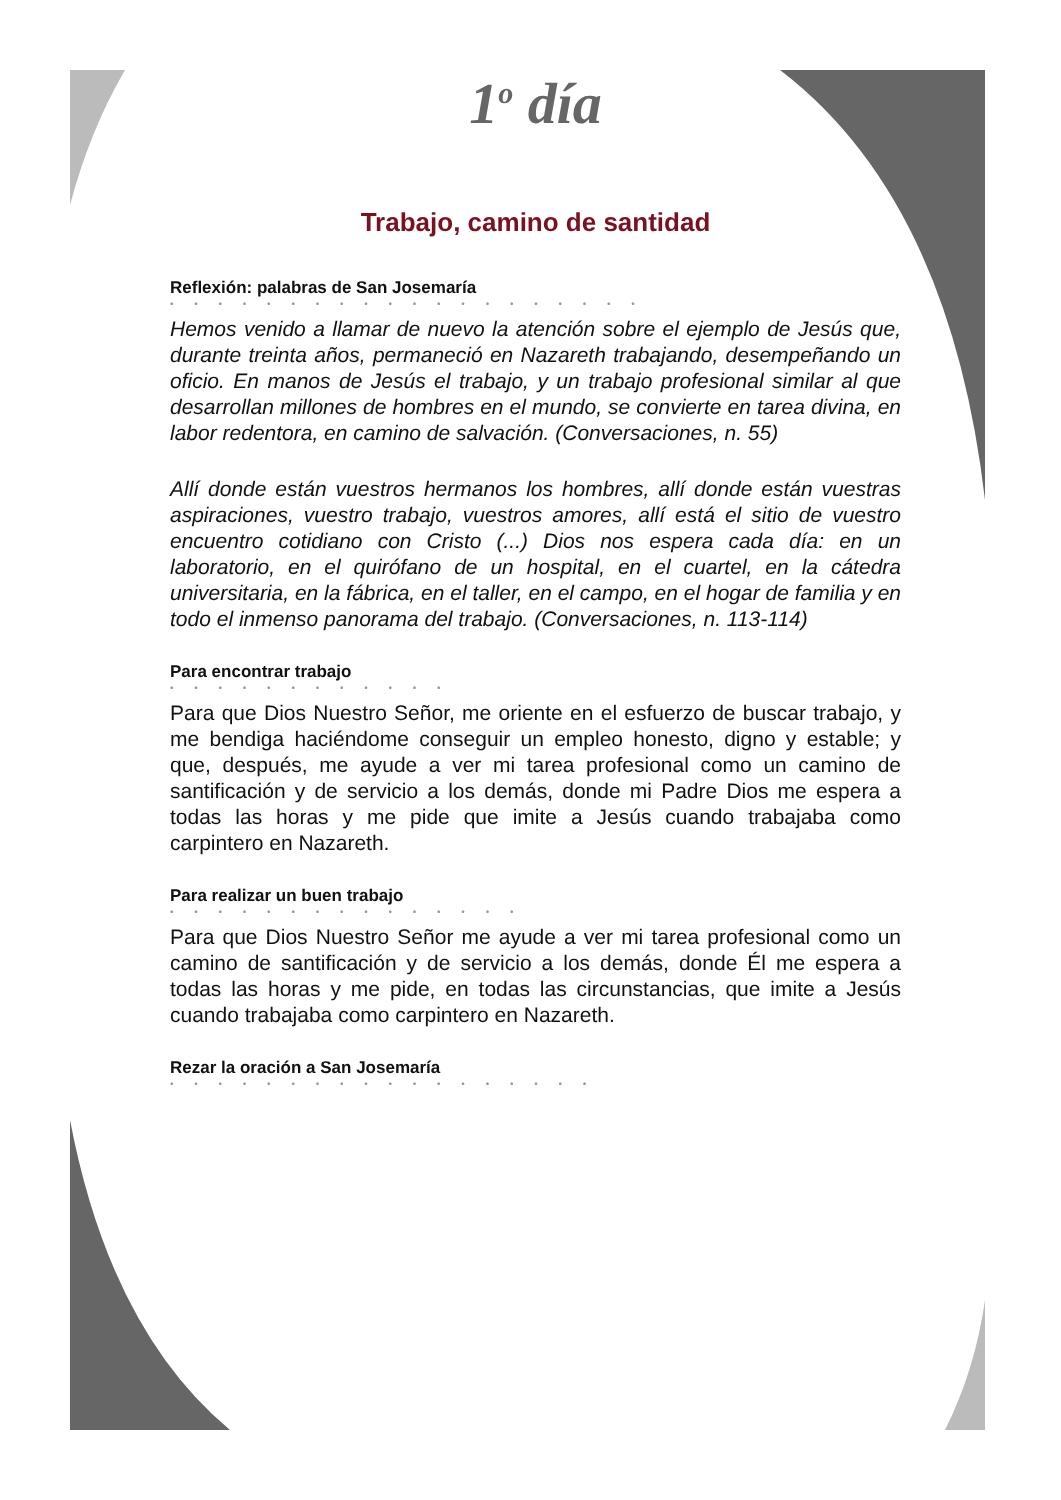1<sup>o</sup> día
Trabajo, camino de santidad
Reflexión: palabras de San Josemaría
• • • • • • • • • • • • • • • • • • • •
Hemos venido a llamar de nuevo la atención sobre el ejemplo de Jesús que, durante treinta años, permaneció en Nazareth trabajando, desempeñando un oficio. En manos de Jesús el trabajo, y un trabajo profesional similar al que desarrollan millones de hombres en el mundo, se convierte en tarea divina, en labor redentora, en camino de salvación. (Conversaciones, n. 55)
Allí donde están vuestros hermanos los hombres, allí donde están vuestras aspiraciones, vuestro trabajo, vuestros amores, allí está el sitio de vuestro encuentro cotidiano con Cristo (...) Dios nos espera cada día: en un laboratorio, en el quirófano de un hospital, en el cuartel, en la cátedra universitaria, en la fábrica, en el taller, en el campo, en el hogar de familia y en todo el inmenso panorama del trabajo. (Conversaciones, n. 113-114)
Para encontrar trabajo
• • • • • • • • • • • •
Para que Dios Nuestro Señor, me oriente en el esfuerzo de buscar trabajo, y me bendiga haciéndome conseguir un empleo honesto, digno y estable; y que, después, me ayude a ver mi tarea profesional como un camino de santificación y de servicio a los demás, donde mi Padre Dios me espera a todas las horas y me pide que imite a Jesús cuando trabajaba como carpintero en Nazareth.
Para realizar un buen trabajo
• • • • • • • • • • • • • • •
Para que Dios Nuestro Señor me ayude a ver mi tarea profesional como un camino de santificación y de servicio a los demás, donde Él me espera a todas las horas y me pide, en todas las circunstancias, que imite a Jesús cuando trabajaba como carpintero en Nazareth.
Rezar la oración a San Josemaría
• • • • • • • • • • • • • • • • • •